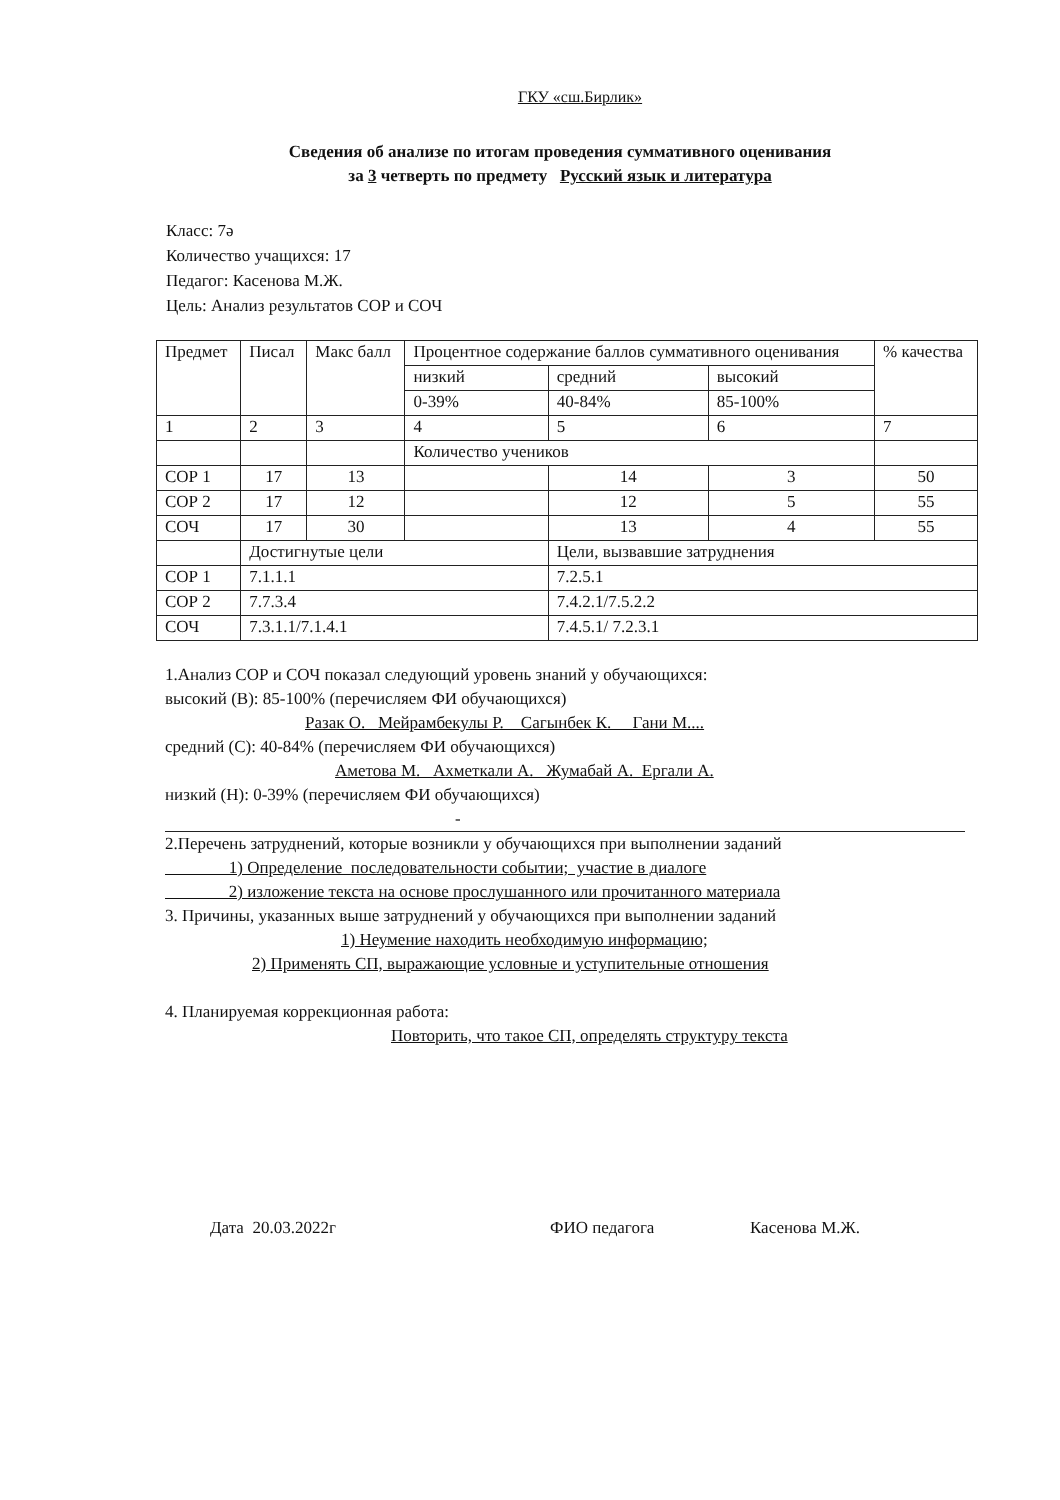ГКУ «сш.Бирлик»
Сведения об анализе по итогам проведения суммативного оценивания
за 3 четверть по предмету Русский язык и литература
Класс: 7ә
Количество учащихся: 17
Педагог: Касенова М.Ж.
Цель: Анализ результатов СОР и СОЧ
| Предмет | Писал | Макс балл | Процентное содержание баллов суммативного оценивания | | | % качества |
| --- | --- | --- | --- | --- | --- | --- |
| | | | низкий | средний | высокий | |
| | | | 0-39% | 40-84% | 85-100% | |
| 1 | 2 | 3 | 4 | 5 | 6 | 7 |
| | | | Количество учеников | | | |
| СОР 1 | 17 | 13 | | 14 | 3 | 50 |
| СОР 2 | 17 | 12 | | 12 | 5 | 55 |
| СОЧ | 17 | 30 | | 13 | 4 | 55 |
| | Достигнутые цели | | | Цели, вызвавшие затруднения | | |
| СОР 1 | 7.1.1.1 | | | 7.2.5.1 | | |
| СОР 2 | 7.7.3.4 | | | 7.4.2.1/7.5.2.2 | | |
| СОЧ | 7.3.1.1/7.1.4.1 | | | 7.4.5.1/ 7.2.3.1 | | |
1.Анализ СОР и СОЧ показал следующий уровень знаний у обучающихся:
высокий (В): 85-100% (перечисляем ФИ обучающихся)
Разак О. Мейрамбекулы Р. Сагынбек К. Гани М....
средний (С): 40-84% (перечисляем ФИ обучающихся)
Аметова М. Ахметкали А. Жумабай А. Ергали А.
низкий (Н): 0-39% (перечисляем ФИ обучающихся)
-
2.Перечень затруднений, которые возникли у обучающихся при выполнении заданий
1) Определение последовательности событии; участие в диалоге
2) изложение текста на основе прослушанного или прочитанного материала
3. Причины, указанных выше затруднений у обучающихся при выполнении заданий
1) Неумение находить необходимую информацию;
2) Применять СП, выражающие условные и уступительные отношения
4. Планируемая коррекционная работа:
Повторить, что такое СП, определять структуру текста
Дата 20.03.2022г ФИО педагога Касенова М.Ж.